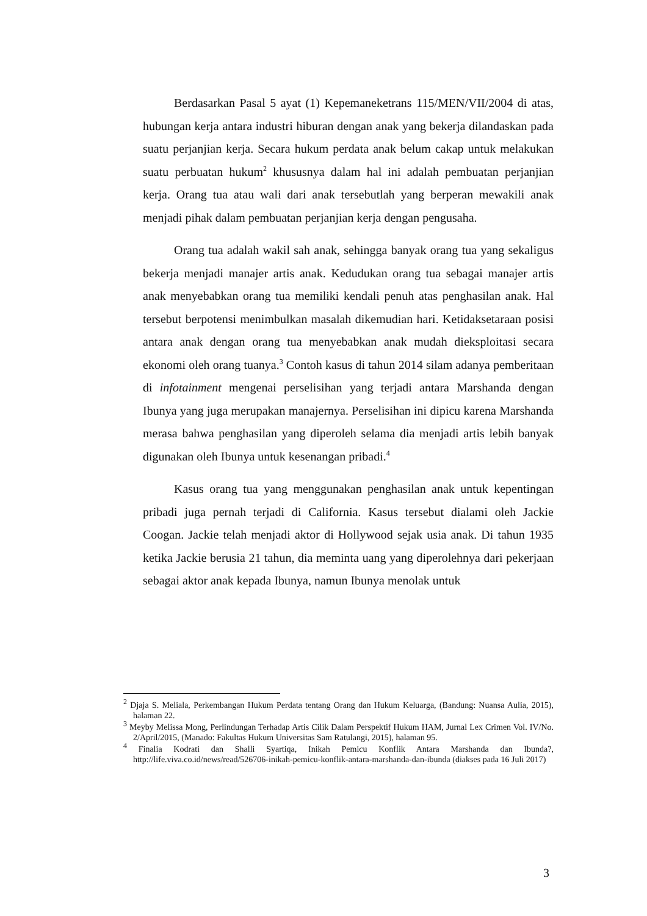Berdasarkan Pasal 5 ayat (1) Kepemaneketrans 115/MEN/VII/2004 di atas, hubungan kerja antara industri hiburan dengan anak yang bekerja dilandaskan pada suatu perjanjian kerja. Secara hukum perdata anak belum cakap untuk melakukan suatu perbuatan hukum<sup>2</sup> khususnya dalam hal ini adalah pembuatan perjanjian kerja. Orang tua atau wali dari anak tersebutlah yang berperan mewakili anak menjadi pihak dalam pembuatan perjanjian kerja dengan pengusaha.
Orang tua adalah wakil sah anak, sehingga banyak orang tua yang sekaligus bekerja menjadi manajer artis anak. Kedudukan orang tua sebagai manajer artis anak menyebabkan orang tua memiliki kendali penuh atas penghasilan anak. Hal tersebut berpotensi menimbulkan masalah dikemudian hari. Ketidaksetaraan posisi antara anak dengan orang tua menyebabkan anak mudah dieksploitasi secara ekonomi oleh orang tuanya.<sup>3</sup> Contoh kasus di tahun 2014 silam adanya pemberitaan di infotainment mengenai perselisihan yang terjadi antara Marshanda dengan Ibunya yang juga merupakan manajernya. Perselisihan ini dipicu karena Marshanda merasa bahwa penghasilan yang diperoleh selama dia menjadi artis lebih banyak digunakan oleh Ibunya untuk kesenangan pribadi.<sup>4</sup>
Kasus orang tua yang menggunakan penghasilan anak untuk kepentingan pribadi juga pernah terjadi di California. Kasus tersebut dialami oleh Jackie Coogan. Jackie telah menjadi aktor di Hollywood sejak usia anak. Di tahun 1935 ketika Jackie berusia 21 tahun, dia meminta uang yang diperolehnya dari pekerjaan sebagai aktor anak kepada Ibunya, namun Ibunya menolak untuk
<sup>2</sup> Djaja S. Meliala, Perkembangan Hukum Perdata tentang Orang dan Hukum Keluarga, (Bandung: Nuansa Aulia, 2015), halaman 22.
<sup>3</sup> Meyby Melissa Mong, Perlindungan Terhadap Artis Cilik Dalam Perspektif Hukum HAM, Jurnal Lex Crimen Vol. IV/No. 2/April/2015, (Manado: Fakultas Hukum Universitas Sam Ratulangi, 2015), halaman 95.
<sup>4</sup> Finalia Kodrati dan Shalli Syartiqa, Inikah Pemicu Konflik Antara Marshanda dan Ibunda?, http://life.viva.co.id/news/read/526706-inikah-pemicu-konflik-antara-marshanda-dan-ibunda (diakses pada 16 Juli 2017)
3